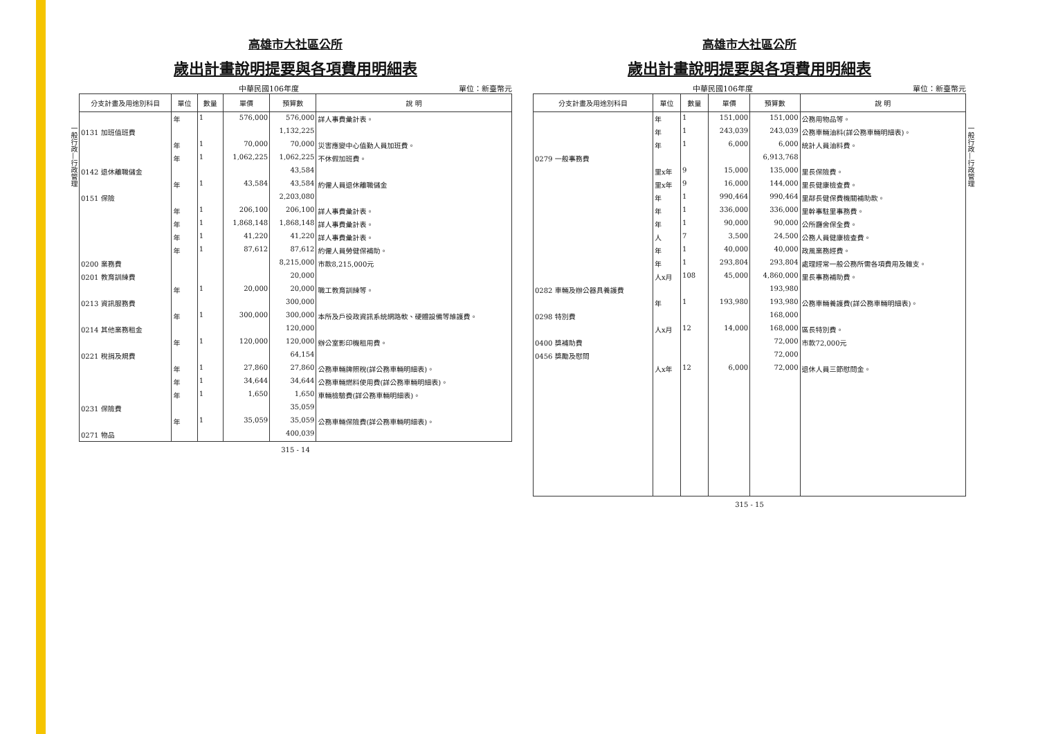一般行政—行政管理
高雄市大社區公所
歲出計畫說明提要與各項費用明細表
中華民國106年度 單位：新臺幣元
| 分支計畫及用途別科目 | 單位 | 數量 | 單價 | 預算數 | 說 明 |
| --- | --- | --- | --- | --- | --- |
| | 年 | 1 | 576,000 | 576,000 | 詳人事費彙計表。 |
| 0131 加班值班費 | | | | 1,132,225 | |
| | 年 | 1 | 70,000 | 70,000 | 災害應變中心值勤人員加班費。 |
| | 年 | 1 | 1,062,225 | 1,062,225 | 不休假加班費。 |
| 0142 退休離職儲金 | | | | 43,584 | |
| | 年 | 1 | 43,584 | 43,584 | 約僱人員退休離職儲金 |
| 0151 保險 | | | | 2,203,080 | |
| | 年 | 1 | 206,100 | 206,100 | 詳人事費彙計表。 |
| | 年 | 1 | 1,868,148 | 1,868,148 | 詳人事費彙計表。 |
| | 年 | 1 | 41,220 | 41,220 | 詳人事費彙計表。 |
| | 年 | 1 | 87,612 | 87,612 | 約僱人員勞健保補助。 |
| 0200 業務費 | | | | 8,215,000 | 市款8,215,000元 |
| 0201 教育訓練費 | | | | 20,000 | |
| | 年 | 1 | 20,000 | 20,000 | 職工教育訓練等。 |
| 0213 資訊服務費 | | | | 300,000 | |
| | 年 | 1 | 300,000 | 300,000 | 本所及戶役政資訊系統網路軟、硬體設備等維護費。 |
| 0214 其他業務租金 | | | | 120,000 | |
| | 年 | 1 | 120,000 | 120,000 | 辦公室影印機租用費。 |
| 0221 稅捐及規費 | | | | 64,154 | |
| | 年 | 1 | 27,860 | 27,860 | 公務車輛牌照稅(詳公務車輛明細表)。 |
| | 年 | 1 | 34,644 | 34,644 | 公務車輛燃料使用費(詳公務車輛明細表)。 |
| | 年 | 1 | 1,650 | 1,650 | 車輛檢驗費(詳公務車輛明細表)。 |
| 0231 保險費 | | | | 35,059 | |
| | 年 | 1 | 35,059 | 35,059 | 公務車輛保險費(詳公務車輛明細表)。 |
| 0271 物品 | | | | 400,039 | |
315 - 14
高雄市大社區公所
歲出計畫說明提要與各項費用明細表
中華民國106年度 單位：新臺幣元
| 分支計畫及用途別科目 | 單位 | 數量 | 單價 | 預算數 | 說 明 |
| --- | --- | --- | --- | --- | --- |
| | 年 | 1 | 151,000 | 151,000 | 公務用物品等。 |
| | 年 | 1 | 243,039 | 243,039 | 公務車輛油料(詳公務車輛明細表)。 |
| | 年 | 1 | 6,000 | 6,000 | 統計人員油料費。 |
| 0279 一般事務費 | | | | 6,913,768 | |
| | 里x年 | 9 | 15,000 | 135,000 | 里長保險費。 |
| | 里x年 | 9 | 16,000 | 144,000 | 里長健康檢查費。 |
| | 年 | 1 | 990,464 | 990,464 | 里鄰長健保費機關補助款。 |
| | 年 | 1 | 336,000 | 336,000 | 里幹事駐里事務費。 |
| | 年 | 1 | 90,000 | 90,000 | 公所廳舍保全費。 |
| | 人 | 7 | 3,500 | 24,500 | 公務人員健康檢查費。 |
| | 年 | 1 | 40,000 | 40,000 | 政風業務經費。 |
| | 年 | 1 | 293,804 | 293,804 | 處理經常一般公務所需各項費用及雜支。 |
| | 人x月 | 108 | 45,000 | 4,860,000 | 里長事務補助費。 |
| 0282 車輛及辦公器具養護費 | | | | 193,980 | |
| | 年 | 1 | 193,980 | 193,980 | 公務車輛養護費(詳公務車輛明細表)。 |
| 0298 特別費 | | | | 168,000 | |
| | 人x月 | 12 | 14,000 | 168,000 | 區長特別費。 |
| 0400 獎補助費 | | | | 72,000 | 市款72,000元 |
| 0456 獎勵及慰問 | | | | 72,000 | |
| | 人x年 | 12 | 6,000 | 72,000 | 退休人員三節慰問金。 |
315 - 15
一般行政—行政管理